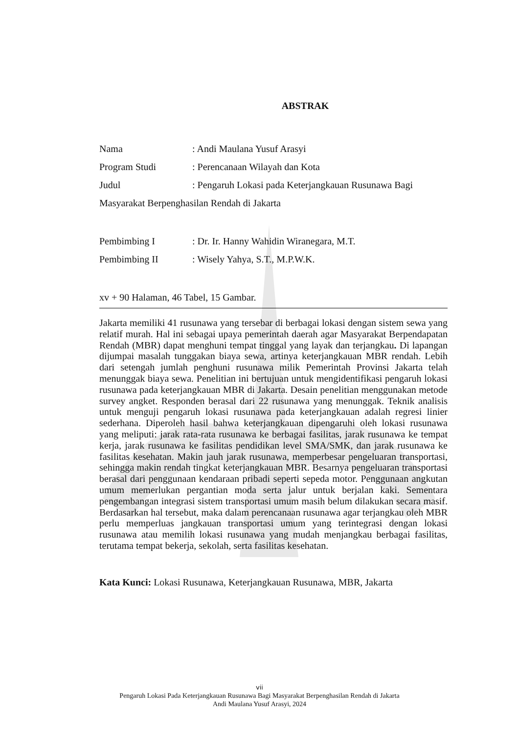ABSTRAK
Nama: Andi Maulana Yusuf Arasyi
Program Studi: Perencanaan Wilayah dan Kota
Judul: Pengaruh Lokasi pada Keterjangkauan Rusunawa Bagi
Masyarakat Berpenghasilan Rendah di Jakarta
Pembimbing I: Dr. Ir. Hanny Wahidin Wiranegara, M.T.
Pembimbing II: Wisely Yahya, S.T., M.P.W.K.
xv + 90 Halaman, 46 Tabel, 15 Gambar.
Jakarta memiliki 41 rusunawa yang tersebar di berbagai lokasi dengan sistem sewa yang relatif murah. Hal ini sebagai upaya pemerintah daerah agar Masyarakat Berpendapatan Rendah (MBR) dapat menghuni tempat tinggal yang layak dan terjangkau. Di lapangan dijumpai masalah tunggakan biaya sewa, artinya keterjangkauan MBR rendah. Lebih dari setengah jumlah penghuni rusunawa milik Pemerintah Provinsi Jakarta telah menunggak biaya sewa. Penelitian ini bertujuan untuk mengidentifikasi pengaruh lokasi rusunawa pada keterjangkauan MBR di Jakarta. Desain penelitian menggunakan metode survey angket. Responden berasal dari 22 rusunawa yang menunggak. Teknik analisis untuk menguji pengaruh lokasi rusunawa pada keterjangkauan adalah regresi linier sederhana. Diperoleh hasil bahwa keterjangkauan dipengaruhi oleh lokasi rusunawa yang meliputi: jarak rata-rata rusunawa ke berbagai fasilitas, jarak rusunawa ke tempat kerja, jarak rusunawa ke fasilitas pendidikan level SMA/SMK, dan jarak rusunawa ke fasilitas kesehatan. Makin jauh jarak rusunawa, memperbesar pengeluaran transportasi, sehingga makin rendah tingkat keterjangkauan MBR. Besarnya pengeluaran transportasi berasal dari penggunaan kendaraan pribadi seperti sepeda motor. Penggunaan angkutan umum memerlukan pergantian moda serta jalur untuk berjalan kaki. Sementara pengembangan integrasi sistem transportasi umum masih belum dilakukan secara masif. Berdasarkan hal tersebut, maka dalam perencanaan rusunawa agar terjangkau oleh MBR perlu memperluas jangkauan transportasi umum yang terintegrasi dengan lokasi rusunawa atau memilih lokasi rusunawa yang mudah menjangkau berbagai fasilitas, terutama tempat bekerja, sekolah, serta fasilitas kesehatan.
Kata Kunci: Lokasi Rusunawa, Keterjangkauan Rusunawa, MBR, Jakarta
vii
Pengaruh Lokasi Pada Keterjangkauan Rusunawa Bagi Masyarakat Berpenghasilan Rendah di Jakarta
Andi Maulana Yusuf Arasyi, 2024